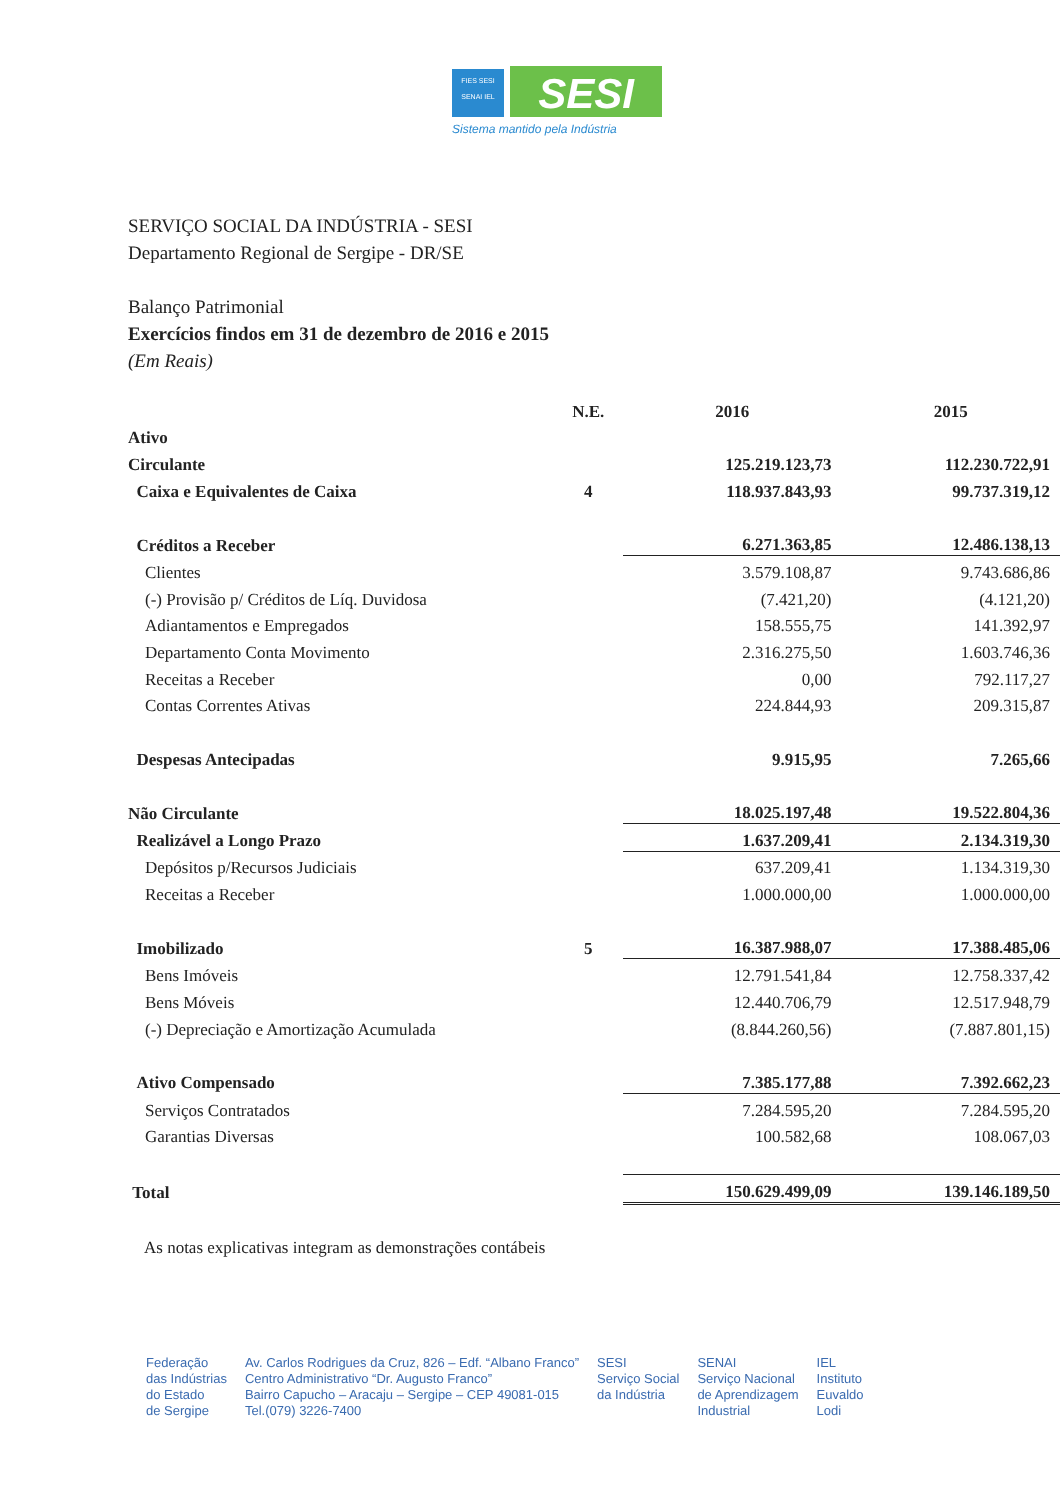FIES SESI
SENAI IEL
SESI
Sistema mantido pela Indústria
SERVIÇO SOCIAL DA INDÚSTRIA - SESI
Departamento Regional de Sergipe - DR/SE
Balanço Patrimonial
Exercícios findos em 31 de dezembro de 2016 e 2015
(Em Reais)
| | N.E. | 2016 | 2015 |
| --- | --- | --- | --- |
| Ativo | | | |
| Circulante | | 125.219.123,73 | 112.230.722,91 |
| Caixa e Equivalentes de Caixa | 4 | 118.937.843,93 | 99.737.319,12 |
| Créditos a Receber | | 6.271.363,85 | 12.486.138,13 |
| Clientes | | 3.579.108,87 | 9.743.686,86 |
| (-) Provisão p/ Créditos de Líq. Duvidosa | | (7.421,20) | (4.121,20) |
| Adiantamentos e Empregados | | 158.555,75 | 141.392,97 |
| Departamento Conta Movimento | | 2.316.275,50 | 1.603.746,36 |
| Receitas a Receber | | 0,00 | 792.117,27 |
| Contas Correntes Ativas | | 224.844,93 | 209.315,87 |
| Despesas Antecipadas | | 9.915,95 | 7.265,66 |
| Não Circulante | | 18.025.197,48 | 19.522.804,36 |
| Realizável a Longo Prazo | | 1.637.209,41 | 2.134.319,30 |
| Depósitos p/Recursos Judiciais | | 637.209,41 | 1.134.319,30 |
| Receitas a Receber | | 1.000.000,00 | 1.000.000,00 |
| Imobilizado | 5 | 16.387.988,07 | 17.388.485,06 |
| Bens Imóveis | | 12.791.541,84 | 12.758.337,42 |
| Bens Móveis | | 12.440.706,79 | 12.517.948,79 |
| (-) Depreciação e Amortização Acumulada | | (8.844.260,56) | (7.887.801,15) |
| Ativo Compensado | | 7.385.177,88 | 7.392.662,23 |
| Serviços Contratados | | 7.284.595,20 | 7.284.595,20 |
| Garantias Diversas | | 100.582,68 | 108.067,03 |
| Total | | 150.629.499,09 | 139.146.189,50 |
As notas explicativas integram as demonstrações contábeis
Federação
das Indústrias
do Estado
de Sergipe
Av. Carlos Rodrigues da Cruz, 826 – Edf. “Albano Franco”
Centro Administrativo “Dr. Augusto Franco”
Bairro Capucho – Aracaju – Sergipe – CEP 49081-015
Tel.(079) 3226-7400
SESI
Serviço Social
da Indústria
SENAI
Serviço Nacional
de Aprendizagem
Industrial
IEL
Instituto
Euvaldo
Lodi